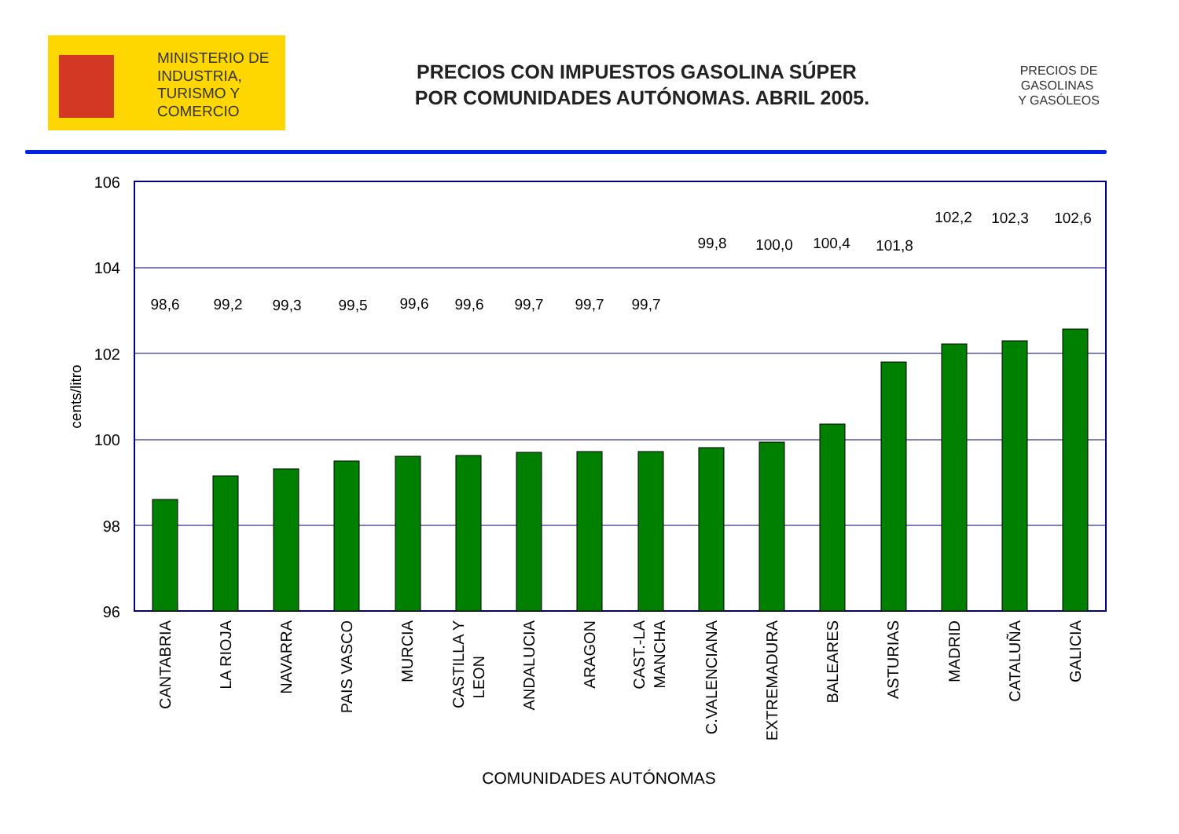MINISTERIO DE INDUSTRIA, TURISMO Y COMERCIO
PRECIOS CON IMPUESTOS GASOLINA SÚPER POR COMUNIDADES AUTÓNOMAS. ABRIL 2005.
PRECIOS DE GASOLINAS Y GASÓLEOS
106
104
102
100
98
96
cents/litro
98,6
99,2
99,3
99,5
99,6
99,6
99,7
99,7
99,7
99,8
100,0
100,4
101,8
102,2
102,3
102,6
CANTABRIA
LA RIOJA
NAVARRA
PAIS VASCO
MURCIA
CASTILLA Y LEON
ANDALUCIA
ARAGON
CAST.-LA MANCHA
C.VALENCIANA
EXTREMADURA
BALEARES
ASTURIAS
MADRID
CATALUÑA
GALICIA
COMUNIDADES AUTÓNOMAS